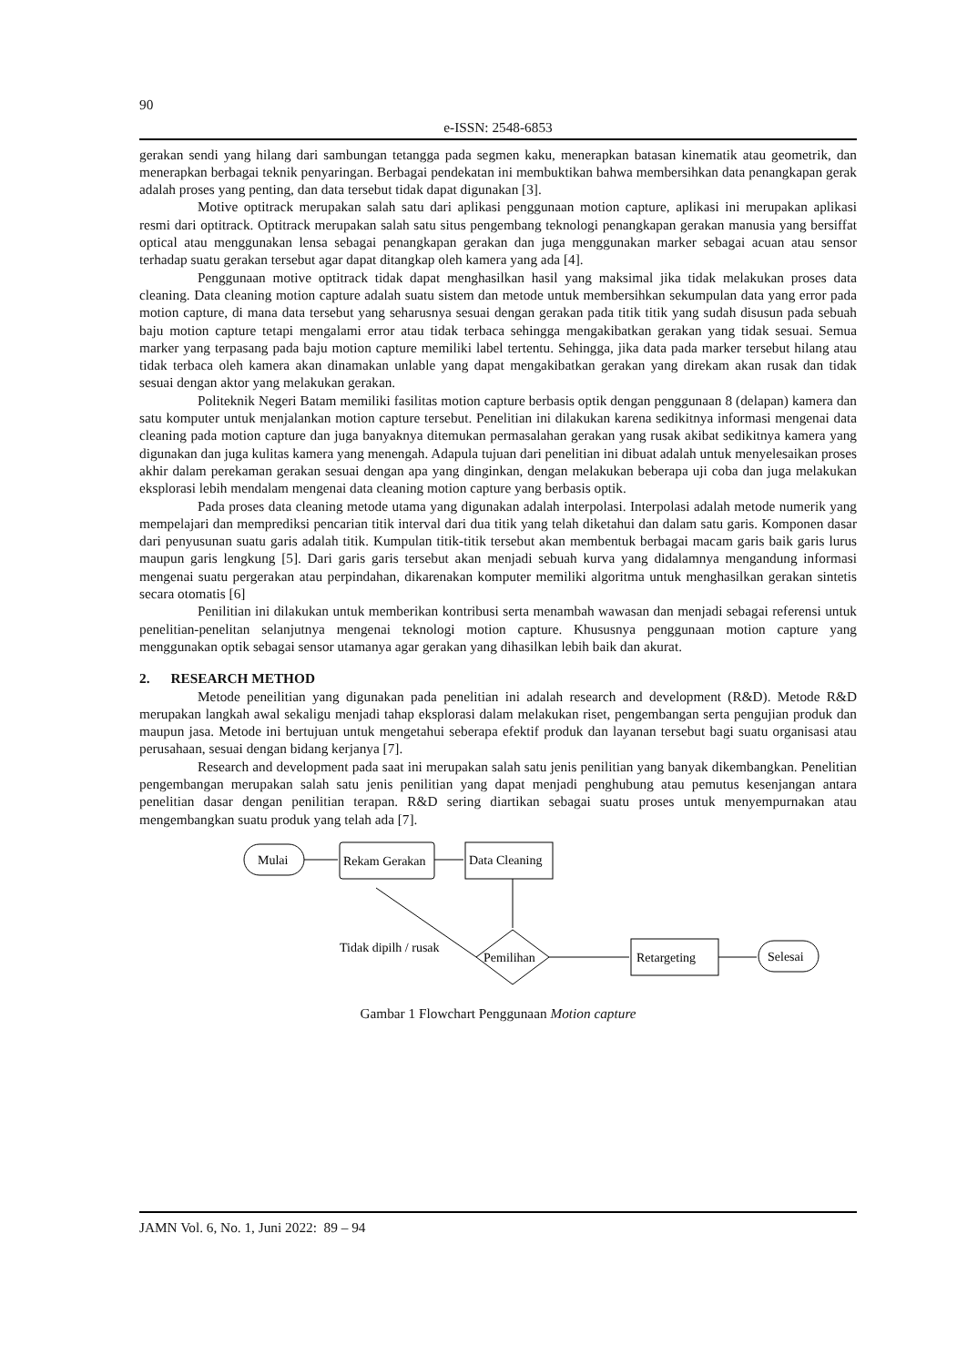90
e-ISSN: 2548-6853
gerakan sendi yang hilang dari sambungan tetangga pada segmen kaku, menerapkan batasan kinematik atau geometrik, dan menerapkan berbagai teknik penyaringan. Berbagai pendekatan ini membuktikan bahwa membersihkan data penangkapan gerak adalah proses yang penting, dan data tersebut tidak dapat digunakan [3].
Motive optitrack merupakan salah satu dari aplikasi penggunaan motion capture, aplikasi ini merupakan aplikasi resmi dari optitrack. Optitrack merupakan salah satu situs pengembang teknologi penangkapan gerakan manusia yang bersiffat optical atau menggunakan lensa sebagai penangkapan gerakan dan juga menggunakan marker sebagai acuan atau sensor terhadap suatu gerakan tersebut agar dapat ditangkap oleh kamera yang ada [4].
Penggunaan motive optitrack tidak dapat menghasilkan hasil yang maksimal jika tidak melakukan proses data cleaning. Data cleaning motion capture adalah suatu sistem dan metode untuk membersihkan sekumpulan data yang error pada motion capture, di mana data tersebut yang seharusnya sesuai dengan gerakan pada titik titik yang sudah disusun pada sebuah baju motion capture tetapi mengalami error atau tidak terbaca sehingga mengakibatkan gerakan yang tidak sesuai. Semua marker yang terpasang pada baju motion capture memiliki label tertentu. Sehingga, jika data pada marker tersebut hilang atau tidak terbaca oleh kamera akan dinamakan unlable yang dapat mengakibatkan gerakan yang direkam akan rusak dan tidak sesuai dengan aktor yang melakukan gerakan.
Politeknik Negeri Batam memiliki fasilitas motion capture berbasis optik dengan penggunaan 8 (delapan) kamera dan satu komputer untuk menjalankan motion capture tersebut. Penelitian ini dilakukan karena sedikitnya informasi mengenai data cleaning pada motion capture dan juga banyaknya ditemukan permasalahan gerakan yang rusak akibat sedikitnya kamera yang digunakan dan juga kulitas kamera yang menengah. Adapula tujuan dari penelitian ini dibuat adalah untuk menyelesaikan proses akhir dalam perekaman gerakan sesuai dengan apa yang dinginkan, dengan melakukan beberapa uji coba dan juga melakukan eksplorasi lebih mendalam mengenai data cleaning motion capture yang berbasis optik.
Pada proses data cleaning metode utama yang digunakan adalah interpolasi. Interpolasi adalah metode numerik yang mempelajari dan memprediksi pencarian titik interval dari dua titik yang telah diketahui dan dalam satu garis. Komponen dasar dari penyusunan suatu garis adalah titik. Kumpulan titik-titik tersebut akan membentuk berbagai macam garis baik garis lurus maupun garis lengkung [5]. Dari garis garis tersebut akan menjadi sebuah kurva yang didalamnya mengandung informasi mengenai suatu pergerakan atau perpindahan, dikarenakan komputer memiliki algoritma untuk menghasilkan gerakan sintetis secara otomatis [6]
Penilitian ini dilakukan untuk memberikan kontribusi serta menambah wawasan dan menjadi sebagai referensi untuk penelitian-penelitan selanjutnya mengenai teknologi motion capture. Khususnya penggunaan motion capture yang menggunakan optik sebagai sensor utamanya agar gerakan yang dihasilkan lebih baik dan akurat.
2. RESEARCH METHOD
Metode peneilitian yang digunakan pada penelitian ini adalah research and development (R&D). Metode R&D merupakan langkah awal sekaligu menjadi tahap eksplorasi dalam melakukan riset, pengembangan serta pengujian produk dan maupun jasa. Metode ini bertujuan untuk mengetahui seberapa efektif produk dan layanan tersebut bagi suatu organisasi atau perusahaan, sesuai dengan bidang kerjanya [7].
Research and development pada saat ini merupakan salah satu jenis penilitian yang banyak dikembangkan. Penelitian pengembangan merupakan salah satu jenis penilitian yang dapat menjadi penghubung atau pemutus kesenjangan antara penelitian dasar dengan penilitian terapan. R&D sering diartikan sebagai suatu proses untuk menyempurnakan atau mengembangkan suatu produk yang telah ada [7].
Mulai
Rekam Gerakan
Data Cleaning
Pemilihan
Tidak dipilh / rusak
Retargeting
Selesai
Gambar 1 Flowchart Penggunaan Motion capture
JAMN Vol. 6, No. 1, Juni 2022: 89 – 94